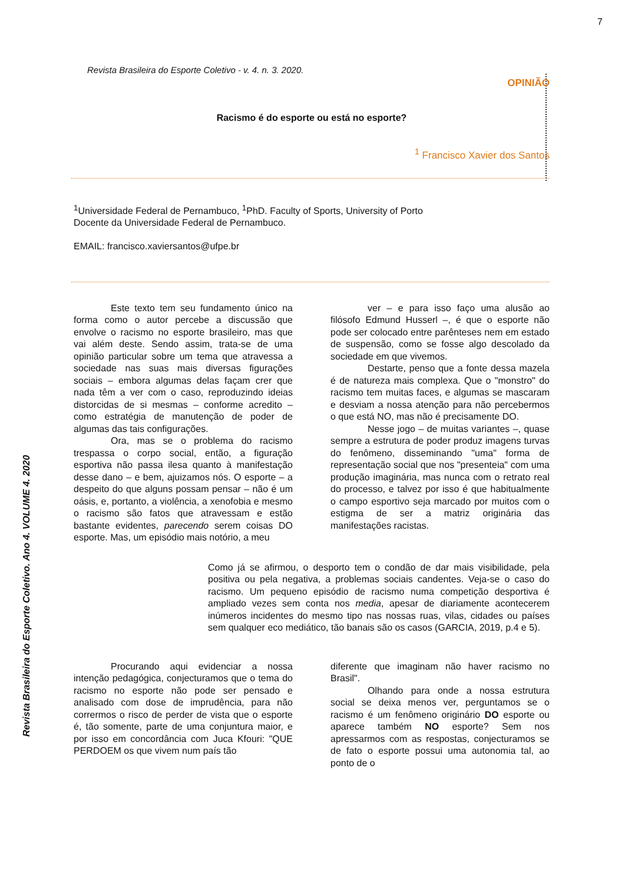7
Revista Brasileira do Esporte Coletivo. Ano 4. VOLUME 4. 2020
Revista Brasileira do Esporte Coletivo - v. 4. n. 3. 2020.
OPINIÃO
Racismo é do esporte ou está no esporte?
<sup>1</sup> Francisco Xavier dos Santos
<sup>1</sup> Universidade Federal de Pernambuco, <sup>1</sup>PhD. Faculty of Sports, University of Porto
Docente da Universidade Federal de Pernambuco.
EMAIL: francisco.xaviersantos@ufpe.br
Este texto tem seu fundamento único na forma como o autor percebe a discussão que envolve o racismo no esporte brasileiro, mas que vai além deste. Sendo assim, trata-se de uma opinião particular sobre um tema que atravessa a sociedade nas suas mais diversas figurações sociais – embora algumas delas façam crer que nada têm a ver com o caso, reproduzindo ideias distorcidas de si mesmas – conforme acredito – como estratégia de manutenção de poder de algumas das tais configurações.
Ora, mas se o problema do racismo trespassa o corpo social, então, a figuração esportiva não passa ilesa quanto à manifestação desse dano – e bem, ajuizamos nós. O esporte – a despeito do que alguns possam pensar – não é um oásis, e, portanto, a violência, a xenofobia e mesmo o racismo são fatos que atravessam e estão bastante evidentes, parecendo serem coisas DO esporte. Mas, um episódio mais notório, a meu
ver – e para isso faço uma alusão ao filósofo Edmund Husserl –, é que o esporte não pode ser colocado entre parênteses nem em estado de suspensão, como se fosse algo descolado da sociedade em que vivemos.
Destarte, penso que a fonte dessa mazela é de natureza mais complexa. Que o "monstro" do racismo tem muitas faces, e algumas se mascaram e desviam a nossa atenção para não percebermos o que está NO, mas não é precisamente DO.
Nesse jogo – de muitas variantes –, quase sempre a estrutura de poder produz imagens turvas do fenômeno, disseminando "uma" forma de representação social que nos "presenteia" com uma produção imaginária, mas nunca com o retrato real do processo, e talvez por isso é que habitualmente o campo esportivo seja marcado por muitos com o estigma de ser a matriz originária das manifestações racistas.
Como já se afirmou, o desporto tem o condão de dar mais visibilidade, pela positiva ou pela negativa, a problemas sociais candentes. Veja-se o caso do racismo. Um pequeno episódio de racismo numa competição desportiva é ampliado vezes sem conta nos media, apesar de diariamente acontecerem inúmeros incidentes do mesmo tipo nas nossas ruas, vilas, cidades ou países sem qualquer eco mediático, tão banais são os casos (GARCIA, 2019, p.4 e 5).
Procurando aqui evidenciar a nossa intenção pedagógica, conjecturamos que o tema do racismo no esporte não pode ser pensado e analisado com dose de imprudência, para não corrermos o risco de perder de vista que o esporte é, tão somente, parte de uma conjuntura maior, e por isso em concordância com Juca Kfouri: "QUE PERDOEM os que vivem num país tão
diferente que imaginam não haver racismo no Brasil".
Olhando para onde a nossa estrutura social se deixa menos ver, perguntamos se o racismo é um fenômeno originário DO esporte ou aparece também NO esporte? Sem nos apressarmos com as respostas, conjecturamos se de fato o esporte possui uma autonomia tal, ao ponto de o